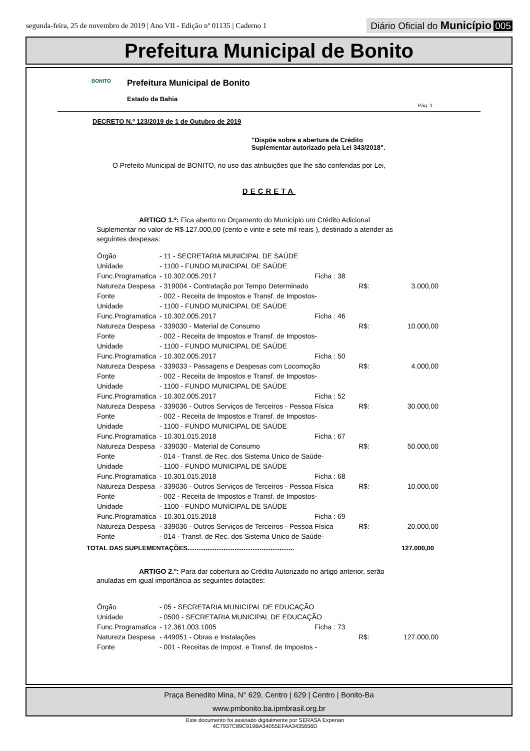segunda-feira, 25 de novembro de 2019 | Ano VII - Edição nº 01135 | Caderno 1
Diário Oficial do Município 005
Prefeitura Municipal de Bonito
BONITO
Prefeitura Municipal de Bonito
Estado da Bahia
Pág.:1
DECRETO N.º 123/2019 de 1 de Outubro de 2019
"Dispõe sobre a abertura de Crédito
Suplementar autorizado pela Lei 343/2018".
O Prefeito Municipal de BONITO, no uso das atribuições que lhe são conferidas por Lei,
DECRETA
ARTIGO 1.º: Fica aberto no Orçamento do Município um Crédito Adicional Suplementar no valor de R$ 127.000,00 (cento e vinte e sete mil reais ), destinado a atender as seguintes despesas:
| Órgão | - 11 - SECRETARIA MUNICIPAL DE SAÚDE | | | |
| Unidade | - 1100 - FUNDO MUNICIPAL DE SAÚDE | | | |
| Func.Programatica | - 10.302.005.2017 | Ficha : 38 | | |
| Natureza Despesa | - 319004 - Contratação por Tempo Determinado | | R$: | 3.000,00 |
| Fonte | - 002 - Receita de Impostos e Transf. de Impostos- | | | |
| Unidade | - 1100 - FUNDO MUNICIPAL DE SAÚDE | | | |
| Func.Programatica | - 10.302.005.2017 | Ficha : 46 | | |
| Natureza Despesa | - 339030 - Material de Consumo | | R$: | 10.000,00 |
| Fonte | - 002 - Receita de Impostos e Transf. de Impostos- | | | |
| Unidade | - 1100 - FUNDO MUNICIPAL DE SAÚDE | | | |
| Func.Programatica | - 10.302.005.2017 | Ficha : 50 | | |
| Natureza Despesa | - 339033 - Passagens e Despesas com Locomoção | | R$: | 4.000,00 |
| Fonte | - 002 - Receita de Impostos e Transf. de Impostos- | | | |
| Unidade | - 1100 - FUNDO MUNICIPAL DE SAÚDE | | | |
| Func.Programatica | - 10.302.005.2017 | Ficha : 52 | | |
| Natureza Despesa | - 339036 - Outros Serviços de Terceiros - Pessoa Física | | R$: | 30.000,00 |
| Fonte | - 002 - Receita de Impostos e Transf. de Impostos- | | | |
| Unidade | - 1100 - FUNDO MUNICIPAL DE SAÚDE | | | |
| Func.Programatica | - 10.301.015.2018 | Ficha : 67 | | |
| Natureza Despesa | - 339030 - Material de Consumo | | R$: | 50.000,00 |
| Fonte | - 014 - Transf. de Rec. dos Sistema Unico de Saúde- | | | |
| Unidade | - 1100 - FUNDO MUNICIPAL DE SAÚDE | | | |
| Func.Programatica | - 10.301.015.2018 | Ficha : 68 | | |
| Natureza Despesa | - 339036 - Outros Serviços de Terceiros - Pessoa Física | | R$: | 10.000,00 |
| Fonte | - 002 - Receita de Impostos e Transf. de Impostos- | | | |
| Unidade | - 1100 - FUNDO MUNICIPAL DE SAÚDE | | | |
| Func.Programatica | - 10.301.015.2018 | Ficha : 69 | | |
| Natureza Despesa | - 339036 - Outros Serviços de Terceiros - Pessoa Física | | R$: | 20.000,00 |
| Fonte | - 014 - Transf. de Rec. dos Sistema Unico de Saúde- | | | |
TOTAL DAS SUPLEMENTAÇÕES........................................................... 127.000,00
ARTIGO 2.º: Para dar cobertura ao Crédito Autorizado no artigo anterior, serão anuladas em igual importância as seguintes dotações:
| Órgão | - 05 - SECRETARIA MUNICIPAL DE EDUCAÇÃO | | | |
| Unidade | - 0500 - SECRETARIA MUNICIPAL DE EDUCAÇÃO | | | |
| Func.Programatica | - 12.361.003.1005 | Ficha : 73 | | |
| Natureza Despesa | - 449051 - Obras e Instalações | | R$: | 127.000,00 |
| Fonte | - 001 - Receitas de Impost. e Transf. de Impostos - | | | |
Praça Benedito Mina, N° 629, Centro | 629 | Centro | Bonito-Ba
www.pmbonito.ba.ipmbrasil.org.br
Este documento foi assinado digitalmente por SERASA Experian
4C7937C89C919BA34055EFAA3435656D